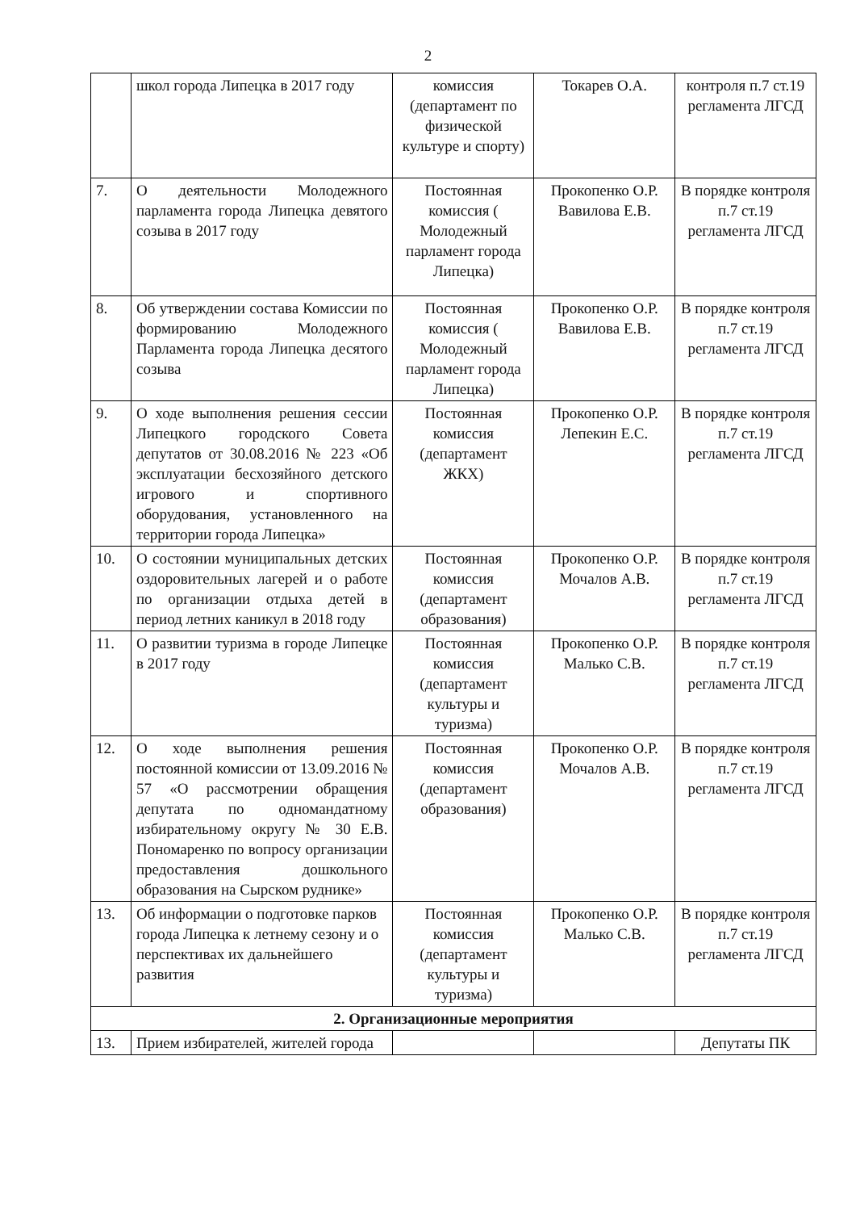2
| | школ города Липецка в 2017 году | комиссия (департамент по физической культуре и спорту) | Токарев О.А. | контроля п.7 ст.19 регламента ЛГСД |
| 7. | О деятельности Молодежного парламента города Липецка девятого созыва в 2017 году | Постоянная комиссия ( Молодежный парламент города Липецка) | Прокопенко О.Р. Вавилова Е.В. | В порядке контроля п.7 ст.19 регламента ЛГСД |
| 8. | Об утверждении состава Комиссии по формированию Молодежного Парламента города Липецка десятого созыва | Постоянная комиссия ( Молодежный парламент города Липецка) | Прокопенко О.Р. Вавилова Е.В. | В порядке контроля п.7 ст.19 регламента ЛГСД |
| 9. | О ходе выполнения решения сессии Липецкого городского Совета депутатов от 30.08.2016 № 223 «Об эксплуатации бесхозяйного детского игрового и спортивного оборудования, установленного на территории города Липецка» | Постоянная комиссия (департамент ЖКХ) | Прокопенко О.Р. Лепекин Е.С. | В порядке контроля п.7 ст.19 регламента ЛГСД |
| 10. | О состоянии муниципальных детских оздоровительных лагерей и о работе по организации отдыха детей в период летних каникул в 2018 году | Постоянная комиссия (департамент образования) | Прокопенко О.Р. Мочалов А.В. | В порядке контроля п.7 ст.19 регламента ЛГСД |
| 11. | О развитии туризма в городе Липецке в 2017 году | Постоянная комиссия (департамент культуры и туризма) | Прокопенко О.Р. Малько С.В. | В порядке контроля п.7 ст.19 регламента ЛГСД |
| 12. | О ходе выполнения решения постоянной комиссии от 13.09.2016 № 57 «О рассмотрении обращения депутата по одномандатному избирательному округу № 30 Е.В. Пономаренко по вопросу организации предоставления дошкольного образования на Сырском руднике» | Постоянная комиссия (департамент образования) | Прокопенко О.Р. Мочалов А.В. | В порядке контроля п.7 ст.19 регламента ЛГСД |
| 13. | Об информации о подготовке парков города Липецка к летнему сезону и о перспективах их дальнейшего развития | Постоянная комиссия (департамент культуры и туризма) | Прокопенко О.Р. Малько С.В. | В порядке контроля п.7 ст.19 регламента ЛГСД |
| 2. Организационные мероприятия | | | | |
| 13. | Прием избирателей, жителей города | | | Депутаты ПК |